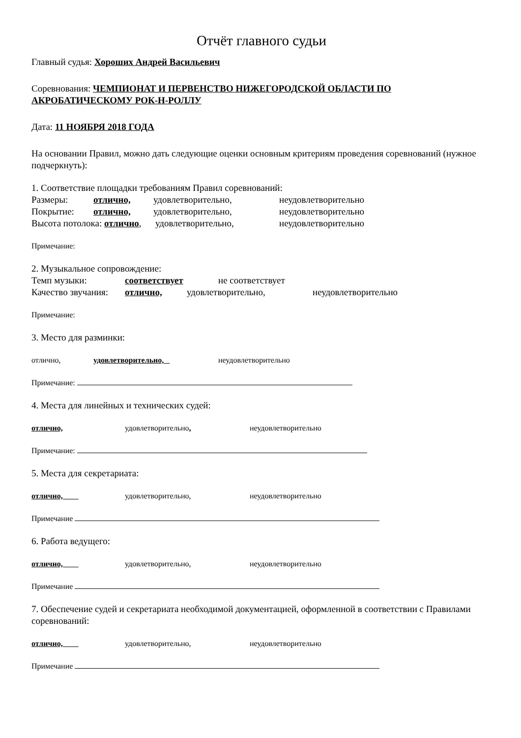Отчёт главного судьи
Главный судья: Хороших Андрей Васильевич
Соревнования: ЧЕМПИОНАТ И ПЕРВЕНСТВО НИЖЕГОРОДСКОЙ ОБЛАСТИ ПО АКРОБАТИЧЕСКОМУ РОК-Н-РОЛЛУ
Дата: 11 НОЯБРЯ 2018 ГОДА
На основании Правил, можно дать следующие оценки основным критериям проведения соревнований (нужное подчеркнуть):
1. Соответствие площадки требованиям Правил соревнований:
Размеры: отлично, удовлетворительно, неудовлетворительно
Покрытие: отлично, удовлетворительно, неудовлетворительно
Высота потолока: отлично, удовлетворительно, неудовлетворительно
Примечание:
2. Музыкальное сопровождение:
Темп музыки: соответствует не соответствует
Качество звучания: отлично, удовлетворительно, неудовлетворительно
Примечание:
3. Место для разминки:
отлично, удовлетворительно, неудовлетворительно
Примечание:
4. Места для линейных и технических судей:
отлично, удовлетворительно, неудовлетворительно
Примечание:
5. Места для секретариата:
отлично, удовлетворительно, неудовлетворительно
Примечание
6. Работа ведущего:
отлично, удовлетворительно, неудовлетворительно
Примечание
7. Обеспечение судей и секретариата необходимой документацией, оформленной в соответствии с Правилами соревнований:
отлично, удовлетворительно, неудовлетворительно
Примечание